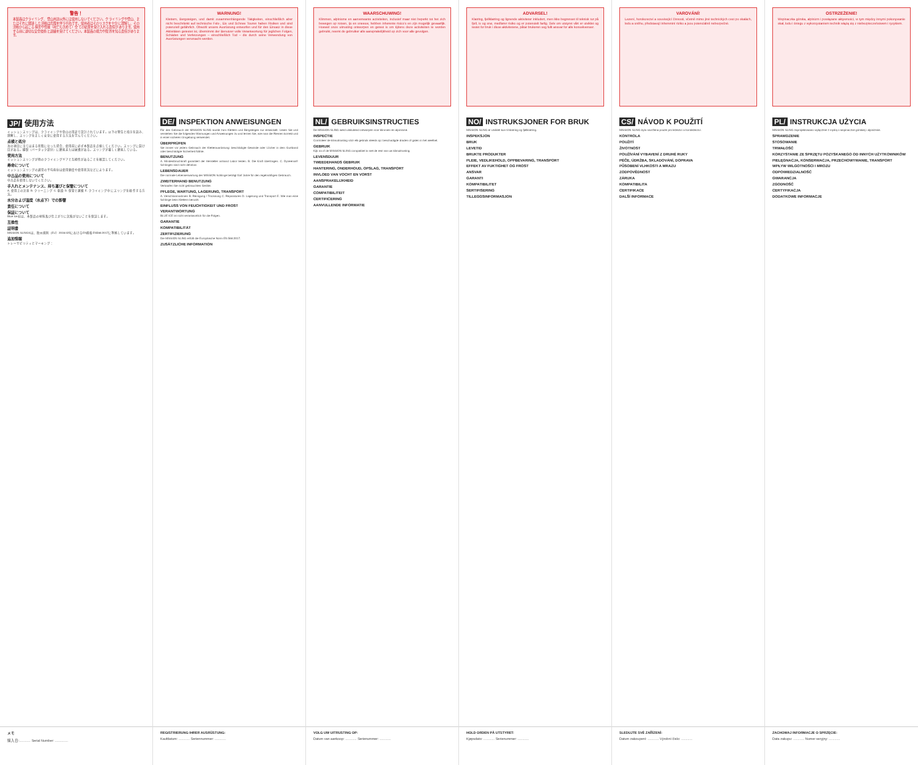警告！
本製品はクライミング、登山用途以外には使用しないでください。クライミングや登山、またはそれに関連した活動は危険を伴う行為です。使用者はそのリスクを十分に理解し、その活動から起こる損害や怪我（死亡も含めて）全ての結果を受け入れる責任があります。使用する前に適切な安全技術と訓練を受けてください。本製品の能力や限界を知る責任があります。
JP/ 使用方法
ミッションスリングは、クライミングや登山の用途で設計されています。以下の警告と指示を読み、理解し、スリングを正しく安全に使用する方法を学んでください。
点検と処分
次の項目に当てはまる状態になった場合、使用前に必ず本製品を点検してください。スリングに裂け目がある。縫製（バータック部分）に磨耗または破損がある。スリングが著しく磨耗している。
使用方法
ミッションスリングが他のクライミングギアと互換性があることを確認してください。
寿命について
ミッションスリングの通常の平均寿命は使用頻度や使用状況などによります。
中古品の使用について
中古品を使用しないでください。
手入れとメンテナンス、持ち運びと保管について
A. 使用上の注意 B. クリーニング C. 乾燥 D. 保管と運搬 E. クライミング中にスリングを操作する方法。
水分および湿度（水点下）での影響
責任について
保証について
Blue Ice社は、本製品の材料及び仕上がりに欠陥がないことを保証します。
互換性
証明書
MISSION SLINGSは、欧州規則（EU）2016/425におけるEN規格EN566:2017に準拠しています。
追加情報
トレーサビリティとマーキング：
メモ
購入日:............ Serial Number: ..............
WARNUNG!
Klettern, Bergsteigen, und damit zusammenhängende Tätigkeiten, einschließlich aber nicht beschränkt auf technische Fels-, Eis und Schnee Touren haben Risiken und sind potenziell gefährlich. Obwohl unsere Ausrüstung entworfen und für den Einsatz in diese Aktivitäten getestet ist, übernimmt der Benutzer volle Verantwortung für jeglichen Folgen, Schäden und Verletzungen – einschließlich Tod – die durch seine Verwendung von Ausrüstungen verursacht werden.
DE/ INSPEKTION ANWEISUNGEN
Für den Gebrauch der MISSION SLING wurde zum Klettern und Bergsteigen nur entwickelt. Lesen Sie und verstehen Sie die folgenden Warnungen und Anweisungen zu und lernen Sie, wie man die Riemen korrekt und in einer sicheren Umgebung verwendet.
ÜBERPRÜFEN
Sie immer vor jedem Gebrauch der Kletterausrüstung: beschädigte Gewinde oder Löcher in dem Gurtband oder beschädigte Sicherheit Nähte.
BENUTZUNG
A. Mindestbruchkraft garantiert der Hersteller anhand Labor testen. B. Die Kraft übertragen. C. Dyneema® Schlingen sind nicht dehnbar.
LEBENSDAUER
Die normale Lebenserwartung der MISSION Schlinge beträgt fünf Jahre für den regelmäßigen Gebrauch.
ZWEITERHAND BENUTZUNG
Verkaufen Sie nicht gebrauchten Geräte.
PFLEGE, WARTUNG, LAGERUNG, TRANSPORT
A. Verschlammahmen B. Reinigung / Trocknung C. Reparaturen D. Lagerung und Transport E. Wie man eine Schlinge beim Klettern benutzt.
EINFLUSS VON FEUCHTIGKEIT UND FROST
VERANTWORTUNG
BLUE ICE ist nicht verantwortlich für die Folgen.
GARANTIE
KOMPATIBILITÄT
ZERTIFIZIERUNG
Die MISSION SLING erfüllt die Europäische Norm EN 566:2017.
ZUSÄTZLICHE INFORMATION
REGISTRIERUNG IHRER AUSRÜSTUNG:
Kaufdatum: ............ Seriennummer: ............
WAARSCHUWING!
Klimmen, alpinisme en aanverwante activiteiten, inclusief maar niet beperkt tot het zich bewegen op rotsen, ijs en sneeuw, hebben inherente risico's en zijn mogelijk gevaarlijk. Hoewel onze uitrusting ontworpen en getest is om tijdens deze activiteiten te worden gebruikt, neemt de gebruiker alle aansprakelijkheid op zich voor alle gevolgen.
NL/ GEBRUIKSINSTRUCTIES
De MISSION SLING werd uitsluitend ontworpen voor klimmen en alpinisme.
INSPECTIE
Controleer de klimuitrusting vóór elk gebruik steeds op: beschadigde draden of gaten in het weefsel.
GEBRUIK
Kijk na of de MISSION SLING compatibel is met de rest van uw klimuitrusting.
LEVENSDUUR
TWEEDEHANDS GEBRUIK
HANTERING, ONDERHOUD, OPSLAG, TRANSPORT
INVLOED VAN VOCHT EN VORST
AANSPRAKELIJKHEID
GARANTIE
COMPATIBILITEIT
CERTIFICERING
AANVULLENDE INFORMATIE
VOLG UW UITRUSTING OP:
Datum van aankoop: ............ Serienummer: ............
ADVARSEL!
Klatring, fjellklatring og lignende aktiviteter inkludert, men ikke begrenset til teknisk tur på fjell, is og snø, medfører risiko og er potensielt farlig. Selv om utstyret vårt er utviklet og testet for bruk i disse aktivitetene, påtar brukeren seg fullt ansvar for alle konsekvenser.
NO/ INSTRUKSJONER FOR BRUK
MISSION SLING er utviklet kun til klatring og fjellklatring.
INSPEKSJON
BRUK
LEVETID
BRUKTE PRODUKTER
PLEIE, VEDLIKEHOLD, OPPBEVARING, TRANSPORT
EFFEKT AV FUKTIGHET OG FROST
ANSVAR
GARANTI
KOMPATIBILITET
SERTIFISERING
TILLEGGSINFORMASJON
HOLD ORDEN PÅ UTSTYRET:
Kjøpsdato: ............ Serienummer: ............
VAROVÁNÍ!
Lezení, horolezectví a související činnosti, včetně mimo jiné technických cest po skalách, ledu a sněhu, představují inherentní riziko a jsou potenciálně nebezpečné.
CS/ NÁVOD K POUŽITÍ
MISSION SLING byla navržena pouze pro lezectví a horolezectví.
KONTROLA
POUŽITÍ
ŽIVOTNOST
POUŽÍVÁNÍ VYBAVENÍ Z DRUHÉ RUKY
PÉČE, ÚDRŽBA, SKLADOVÁNÍ, DOPRAVA
PŮSOBENÍ VLHKOSTI A MRAZU
ZODPOVĚDNOST
ZÁRUKA
KOMPATIBILITA
CERTIFIKACE
DALŠÍ INFORMACE
SLEDUJTE SVÉ ZAŘÍZENÍ:
Datum zakoupení: ............ Výrobní číslo: ............
OSTRZEŻENIE!
Wspinaczka górska, alpinizm i powiązane aktywności, w tym między innymi pokonywanie skał, lodu i śniegu z wykorzystaniem technik wiążą się z niebezpieczeństwem i ryzykiem.
PL/ INSTRUKCJA UŻYCIA
MISSION SLING zaprojektowano wyłącznie z myślą o wspinaczce górskiej i alpinizmie.
SPRAWDZENIE
STOSOWANIE
TRWAŁOŚĆ
KORZYSTANIE ZE SPRZĘTU POZYSKANEGO OD INNYCH UŻYTKOWNIKÓW
PIELĘGNACJA, KONSERWACJA, PRZECHOWYWANIE, TRANSPORT
WPŁYW WILGOTNOŚCI I MROZU
ODPOWIEDZIALNOŚĆ
GWARANCJA
ZGODNOŚĆ
CERTYFIKACJA
DODATKOWE INFORMACJE
ZACHOWAJ INFORMACJE O SPRZĘCIE:
Data zakupu: ............ Numer seryjny: ............